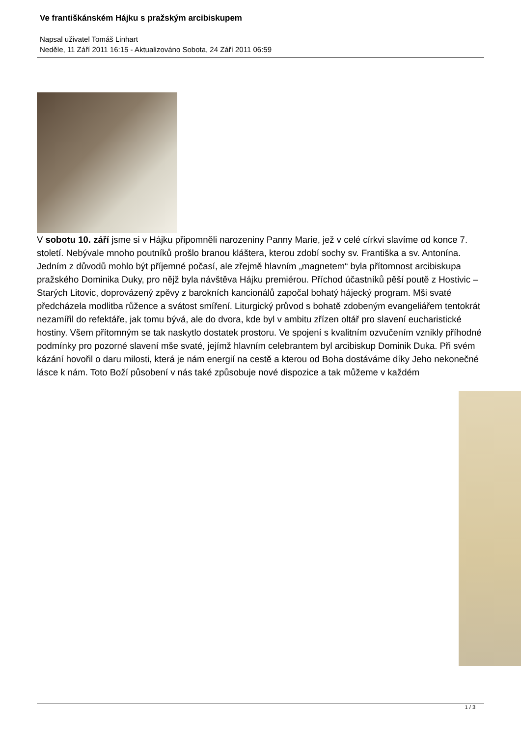Ve františkánském Hájku s pražským arcibiskupem
Napsal uživatel Tomáš Linhart
Neděle, 11 Září 2011 16:15 - Aktualizováno Sobota, 24 Září 2011 06:59
V sobotu 10. září jsme si v Hájku připomněli narozeniny Panny Marie, jež v celé církvi slavíme od konce 7. století. Nebývale mnoho poutníků prošlo branou kláštera, kterou zdobí sochy sv. Františka a sv. Antonína. Jedním z důvodů mohlo být příjemné počasí, ale zřejmě hlavním „magnetem“ byla přítomnost arcibiskupa pražského Dominika Duky, pro nějž byla návštěva Hájku premiérou. Příchod účastníků pěší poutě z Hostivic – Starých Litovic, doprovázený zpěvy z barokních kancionálů započal bohatý hájecký program. Mši svaté předcházela modlitba růžence a svátost smíření. Liturgický průvod s bohatě zdobeným evangeliářem tentokrát nezamířil do refektáře, jak tomu bývá, ale do dvora, kde byl v ambitu zřízen oltář pro slavení eucharistické hostiny. Všem přítomným se tak naskytlo dostatek prostoru. Ve spojení s kvalitním ozvučením vznikly příhodné podmínky pro pozorné slavení mše svaté, jejímž hlavním celebrantem byl arcibiskup Dominik Duka. Při svém kázání hovořil o daru milosti, která je nám energií na cestě a kterou od Boha dostáváme díky Jeho nekonečné lásce k nám. Toto Boží působení v nás také způsobuje nové dispozice a tak můžeme v každém
1 / 3